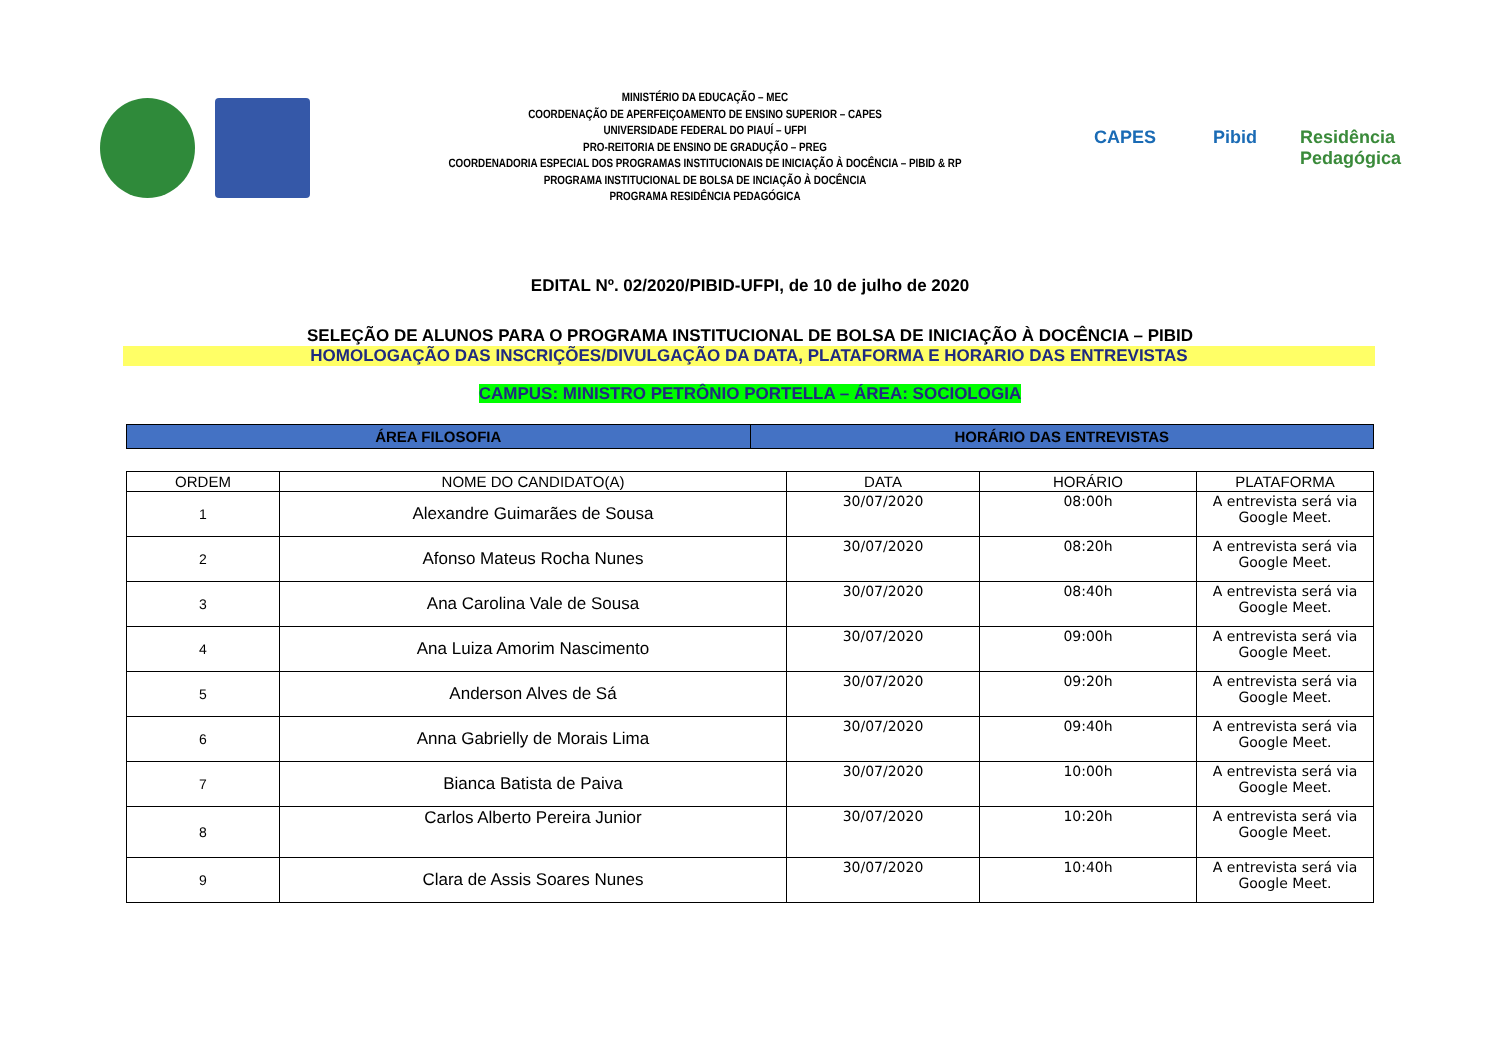MINISTÉRIO DA EDUCAÇÃO – MEC
COORDENAÇÃO DE APERFEIÇOAMENTO DE ENSINO SUPERIOR – CAPES
UNIVERSIDADE FEDERAL DO PIAUÍ – UFPI
PRO-REITORIA DE ENSINO DE GRADUÇÃO – PREG
COORDENADORIA ESPECIAL DOS PROGRAMAS INSTITUCIONAIS DE INICIAÇÃO À DOCÊNCIA – PIBID & RP
PROGRAMA INSTITUCIONAL DE BOLSA DE INCIAÇÃO À DOCÊNCIA
PROGRAMA RESIDÊNCIA PEDAGÓGICA
CAPES Pibid Residência Pedagógica
EDITAL Nº. 02/2020/PIBID-UFPI, de 10 de julho de 2020
SELEÇÃO DE ALUNOS PARA O PROGRAMA INSTITUCIONAL DE BOLSA DE INICIAÇÃO À DOCÊNCIA – PIBID
HOMOLOGAÇÃO DAS INSCRIÇÕES/DIVULGAÇÃO DA DATA, PLATAFORMA E HORARIO DAS ENTREVISTAS
CAMPUS: MINISTRO PETRÔNIO PORTELLA – ÁREA: SOCIOLOGIA
| ÁREA FILOSOFIA | HORÁRIO DAS ENTREVISTAS |
| --- | --- |
| ORDEM | NOME DO CANDIDATO(A) | DATA | HORÁRIO | PLATAFORMA |
| --- | --- | --- | --- | --- |
| 1 | Alexandre Guimarães de Sousa | 30/07/2020 | 08:00h | A entrevista será via Google Meet. |
| 2 | Afonso Mateus Rocha Nunes | 30/07/2020 | 08:20h | A entrevista será via Google Meet. |
| 3 | Ana Carolina Vale de Sousa | 30/07/2020 | 08:40h | A entrevista será via Google Meet. |
| 4 | Ana Luiza Amorim Nascimento | 30/07/2020 | 09:00h | A entrevista será via Google Meet. |
| 5 | Anderson Alves de Sá | 30/07/2020 | 09:20h | A entrevista será via Google Meet. |
| 6 | Anna Gabrielly de Morais Lima | 30/07/2020 | 09:40h | A entrevista será via Google Meet. |
| 7 | Bianca Batista de Paiva | 30/07/2020 | 10:00h | A entrevista será via Google Meet. |
| 8 | Carlos Alberto Pereira Junior | 30/07/2020 | 10:20h | A entrevista será via Google Meet. |
| 9 | Clara de Assis Soares Nunes | 30/07/2020 | 10:40h | A entrevista será via Google Meet. |